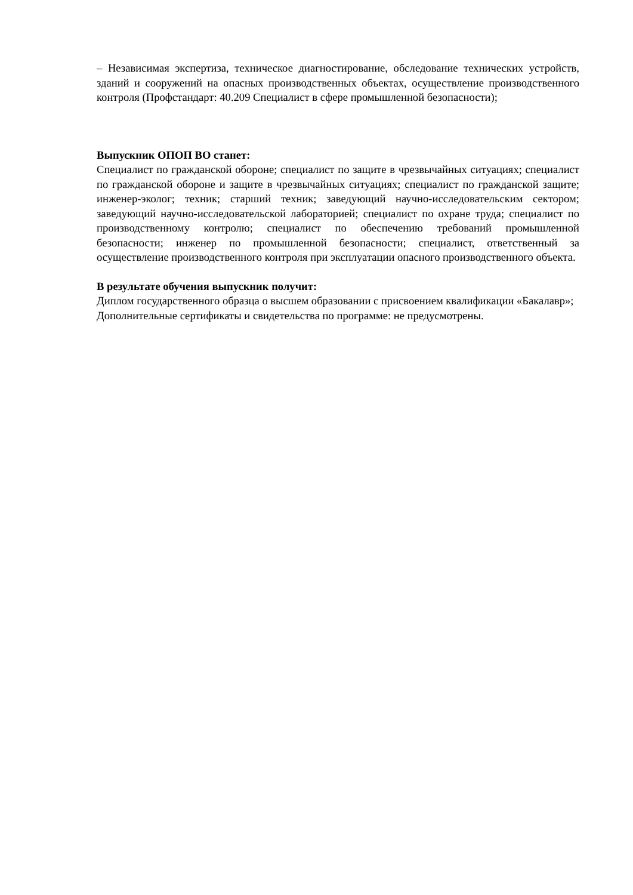– Независимая экспертиза, техническое диагностирование, обследование технических устройств, зданий и сооружений на опасных производственных объектах, осуществление производственного контроля (Профстандарт: 40.209 Специалист в сфере промышленной безопасности);
Выпускник ОПОП ВО станет:
Специалист по гражданской обороне; специалист по защите в чрезвычайных ситуациях; специалист по гражданской обороне и защите в чрезвычайных ситуациях; специалист по гражданской защите; инженер-эколог; техник; старший техник; заведующий научно-исследовательским сектором; заведующий научно-исследовательской лабораторией; специалист по охране труда; специалист по производственному контролю; специалист по обеспечению требований промышленной безопасности; инженер по промышленной безопасности; специалист, ответственный за осуществление производственного контроля при эксплуатации опасного производственного объекта.
В результате обучения выпускник получит:
Диплом государственного образца о высшем образовании с присвоением квалификации «Бакалавр»;
Дополнительные сертификаты и свидетельства по программе: не предусмотрены.